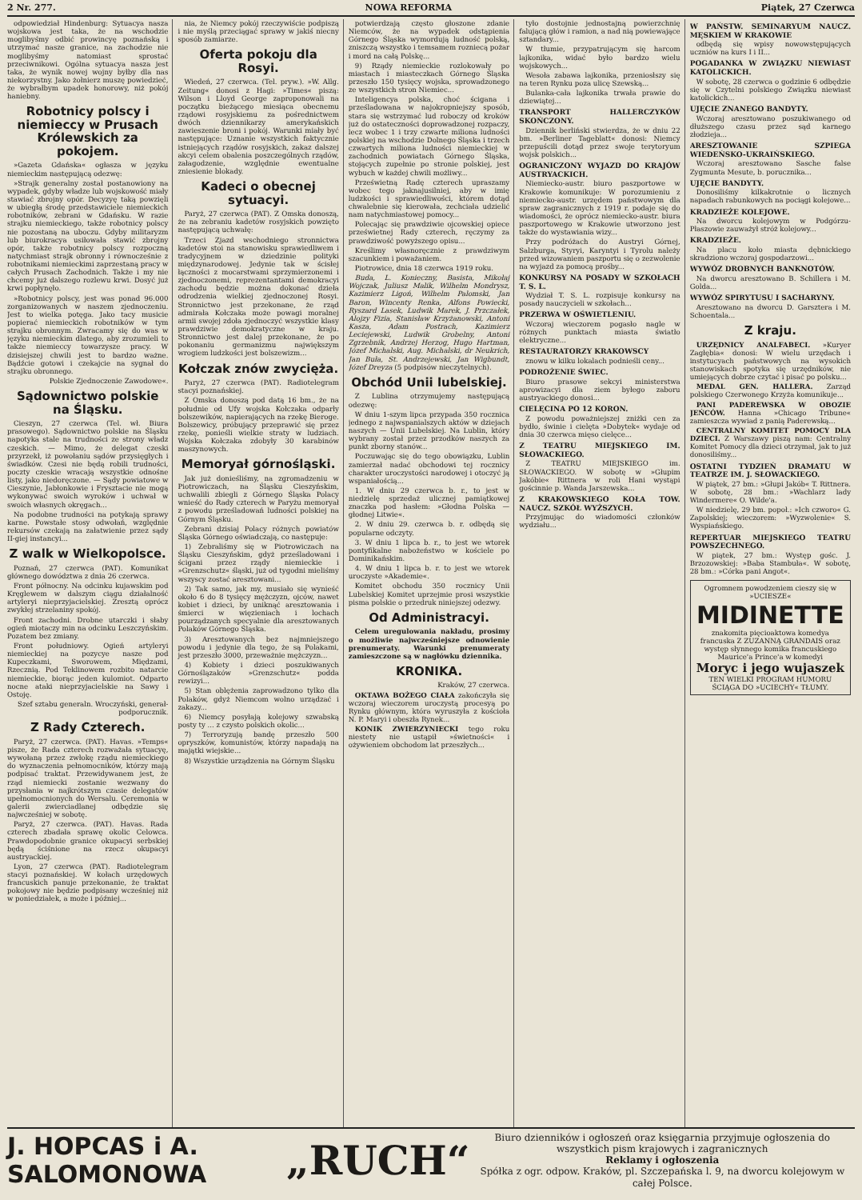2 Nr. 277. NOWA REFORMA Piątek, 27 Czerwca
odpowiedział Hindenburg: Sytuacya nasza wojskowa jest taka, że na wschodzie moglibyśmy odbić prowincyę poznańską i utrzymać nasze granice, na zachodzie nie moglibyśmy natomiast sprostać przeciwnikowi. Ogólna sytuacya nasza jest taka, że wynik nowej wojny byłby dla nas niekorzystny. Jako żołnierz muszę powiedzieć, że wybrałbym upadek honorowy, niż pokój haniebny.
Robotnicy polscy i niemieccy w Prusach Królewskich za pokojem.
»Gazeta Gdańska« ogłasza w języku niemieckim następującą odezwę:
»Strajk generalny został postanowiony na wypadek, gdyby władze lub wojskowość miały stawiać zbrojny opór. Decyzyę taką powzięli w ubiegłą środę przedstawiciele niemieckich robotników, zebrani w Gdańsku. W razie strajku niemieckiego, także robotnicy polscy nie pozostaną na uboczu. Gdyby militaryzm lub biurokracya usiłowała stawić zbrojny opór, także robotnicy polscy rozpoczną natychmiast strajk obronny i równocześnie z robotnikami niemieckimi zaprzestaną pracy w całych Prusach Zachodnich. Także i my nie chcemy już dalszego rozlewu krwi. Dosyć już krwi popłynęło.
»Robotnicy polscy, jest was ponad 96.000 zorganizowanych w naszem zjednoczeniu. Jest to wielka potęga. Jako tacy musicie popierać niemieckich robotników w tym strajku obronnym. Zwracamy się do was w języku niemieckim dlatego, aby zrozumieli to także niemieccy towarzysze pracy. W dzisiejszej chwili jest to bardzo ważne. Bądźcie gotowi i czekajcie na sygnał do strajku obronnego.
Polskie Zjednoczenie Zawodowe«.
Sądownictwo polskie na Śląsku.
Cieszyn, 27 czerwca (Tel. wł. Biura prasowego). Sądownictwo polskie na Śląsku napotyka stale na trudności ze strony władz czeskich. — Mimo, że delegat czeski przyrzekł, iż powołaniu sądów przysięgłych i świadków. Czesi nie będą robili trudności, poczty czeskie wracają wszystkie odnośne listy, jako niedoręczone. — Sądy powiatowe w Cieszynie, Jabłonkowie i Frysztacie nie mogą wykonywać swoich wyroków i uchwał w swoich własnych okręgach...
Na podobne trudności na potykają sprawy karne. Powstałe stosy odwołań, względnie rekursów czekają na załatwienie przez sądy II-giej instancyi...
Z walk w Wielkopolsce.
Poznań, 27 czerwca (PAT). Komunikat głównego dowództwa z dnia 26 czerwca.
Front północny. Na odcinku kujawskim pod Kręglewem w dalszym ciągu działalność artyleryi nieprzyjacielskiej. Zresztą oprócz zwykłej strzelaniny spokój.
Front zachodni. Drobne utarczki i słaby ogień miotaczy min na odcinku Leszczyńskim. Pozatem bez zmiany.
Front południowy. Ogień artyleryi niemieckiej na pozycye nasze pod Kupeczkami, Sworowem, Międzami, Rzecznią. Pod Teklinowem rozbito natarcie niemieckie, biorąc jeden kulomiot. Odparto nocne ataki nieprzyjacielskie na Sawy i Ostoję.
Szef sztabu generaln. Wroczyński, generał-podporucznik.
Z Rady Czterech.
Paryż, 27 czerwca. (PAT). Havas. »Temps« pisze, że Rada czterech rozważała sytuacyę, wywołaną przez zwłokę rządu niemieckiego do wyznaczenia pełnomocników, którzy mają podpisać traktat. Przewidywanem jest, że rząd niemiecki zostanie wezwany do przysłania w najkrótszym czasie delegatów upełnomocnionych do Wersalu. Ceremonia w galerii zwierciadlanej odbędzie się najwcześniej w sobotę.
Paryż, 27 czerwca. (PAT). Havas. Rada czterech zbadała sprawę okolic Celowca. Prawdopodobnie granice okupacyi serbskiej będą ściśnione na rzecz okupacyi austryackiej.
Lyon, 27 czerwca (PAT). Radiotelegram stacyi poznańskiej. W kołach urzędowych francuskich panuje przekonanie, że traktat pokojowy nie będzie podpisany wcześniej niż w poniedziałek, a może i później...
nia, że Niemcy pokój rzeczywiście podpiszą i nie myślą przeciągać sprawy w jakiś niecny sposób zamiarze.
Oferta pokoju dla Rosyi.
Wiedeń, 27 czerwca. (Tel. pryw.). »W. Allg. Zeitung« donosi z Hagi: »Times« piszą: Wilson i Lloyd George zaproponowali na początku bieżącego miesiąca obecnemu rządowi rosyjskiemu za pośrednictwem dwóch dziennikarzy amerykańskich zawieszenie broni i pokój. Warunki miały być następujące: Uznanie wszystkich faktycznie istniejących rządów rosyjskich, zakaz dalszej akcyi celem obalenia poszczególnych rządów, załagodzenie, względnie ewentualne zniesienie blokady.
Kadeci o obecnej sytuacyi.
Paryż, 27 czerwca (PAT). Z Omska donoszą, że na zebraniu kadetów rosyjskich powzięto następującą uchwałę:
Trzeci Zjazd wschodniego stronnictwa kadetów stoi na stanowisku sprawiedliwem i tradycyjnem w dziedzinie polityki międzynarodowej. Jedynie tak w ścisłej łączności z mocarstwami sprzymierzonemi i zjednoczonemi, reprezentantami demokracyi zachodu będzie można dokonać dzieła odrodzenia wielkiej zjednoczonej Rosyi. Stronnictwo jest przekonane, że rząd admirała Kołczaka może powagi moralnej armii swojej zdoła zjednoczyć wszystkie klasy prawdziwie demokratyczne w kraju. Stronnictwo jest dalej przekonane, że po pokonaniu germanizmu największym wrogiem ludzkości jest bolszewizm...
Kołczak znów zwycięża.
Paryż, 27 czerwca (PAT). Radiotelegram stacyi poznańskiej.
Z Omska donoszą pod datą 16 bm., że na południe od Ufy wojska Kołczaka odparły bolszewików, napierających na rzekę Bieroge. Bolszewicy, próbujący przeprawić się przez rzekę, ponieśli wielkie straty w ludziach. Wojska Kołczaka zdobyły 30 karabinów maszynowych.
Memoryał górnośląski.
Jak już donieśliśmy, na zgromadzeniu w Piotrowiczach, na Śląsku Cieszyńskim, uchwalili zbiegli z Górnego Śląska Polacy wnieść do Rady czterech w Paryżu memoryał z powodu prześladowań ludności polskiej na Górnym Śląsku.
Zebrani dzisiaj Polacy różnych powiatów Śląska Górnego oświadczają, co następuje:
1) Zebraliśmy się w Piotrowiczach na Śląsku Cieszyńskim, gdyż prześladowani i ścigani przez rządy niemieckie i »Grenzschutz« śląski, już od tygodni mieliśmy wszyscy zostać aresztowani...
2) Tak samo, jak my, musiało się wynieść około 6 do 8 tysięcy mężczyzn, ojców, nawet kobiet i dzieci, by uniknąć aresztowania i śmierci w więzieniach i lochach pourządzanych specyalnie dla aresztowanych Polaków Górnego Śląska.
3) Aresztowanych bez najmniejszego powodu i jedynie dla tego, że są Polakami, jest przeszło 3000, przeważnie mężczyzn...
4) Kobiety i dzieci poszukiwanych Górnoślązaków »Grenzschutz« podda rewizyi...
5) Stan oblężenia zaprowadzono tylko dla Polaków, gdyż Niemcom wolno urządzać i zakazy...
6) Niemcy posyłają kolejowy szwabską posty ty ... z czysto polskich okolic...
7) Terroryzują bandę przeszło 500 opryszków, komunistów, którzy napadają na majątki wiejskie...
8) Wszystkie urządzenia na Górnym Śląsku
potwierdzają często głoszone zdanie Niemców, że na wypadek odstąpienia Górnego Śląska wymordują ludność polską, zniszczą wszystko i temsamem rozniecą pożar i mord na całą Polskę...
9) Rządy niemieckie rozlokowały po miastach i miasteczkach Górnego Śląska przeszło 150 tysięcy wojska, sprowadzonego ze wszystkich stron Niemiec...
Inteligencya polska, choć ścigana i prześladowana w najokropniejszy sposób, stara się wstrzymać lud roboczy od kroków już do ostateczności doprowadzonej rozpaczy, lecz wobec 1 i trzy czwarte miliona ludności polskiej na wschodzie Dolnego Śląska i trzech czwartych miliona ludności niemieckiej w zachodnich powiatach Górnego Śląska, stojących zupełnie po stronie polskiej, jest wybuch w każdej chwili możliwy...
Prześwietną Radę czterech upraszamy wobec tego jaknajusilniej, aby w imię ludzkości i sprawiedliwości, którem dotąd chwalebnie się kierowała, zechciała udzielić nam natychmiastowej pomocy...
Polecając się prawdziwie ojcowskiej opiece prześwietnej Rady czterech, ręczymy za prawdziwość powyższego opisu...
Kreślimy własnoręcznie z prawdziwym szacunkiem i poważaniem.
Piotrowice, dnia 18 czerwca 1919 roku.
Buda, L. Konieczny, Basista, Mikołaj Wojczak, Juliusz Malik, Wilhelm Mondrysz, Kazimierz Ligoń, Wilhelm Palomski, Jan Baron, Wincenty Renka, Alfons Powiecki, Ryszard Lasek, Ludwik Marek, J. Przczałek, Alojzy Fizia, Stanisław Krzyżanowski, Antoni Kasza, Adam Postrach, Kazimierz Leciejewski, Ludwik Grobelny, Antoni Zgrzebnik, Andrzej Herzog, Hugo Hartman, Józef Michalski, Aug. Michalski, dr Neukrich, Jan Buła, St. Andrzejewski, Jan Wigbundt, Józef Dreyza (5 podpisów nieczytelnych).
Obchód Unii lubelskiej.
Z Lublina otrzymujemy następującą odezwę:
W dniu 1-szym lipca przypada 350 rocznica jednego z najwspanialszych aktów w dziejach naszych — Unii Lubelskiej. Na Lublin, który wybrany został przez przodków naszych za punkt zborny stanów...
Poczuwając się do tego obowiązku, Lublin zamierzał nadać obchodowi tej rocznicy charakter uroczystości narodowej i otoczyć ją wspaniałością...
1. W dniu 29 czerwca b. r., to jest w niedzielę sprzedaż ulicznej pamiątkowej znaczka pod hasłem: »Głodna Polska — głodnej Litwie«.
2. W dniu 29. czerwca b. r. odbędą się popularne odczyty.
3. W dniu 1 lipca b. r., to jest we wtorek pontyfikalne nabożeństwo w kościele po Dominikańskim.
4. W dniu 1 lipca b. r. to jest we wtorek uroczyste »Akademie«.
Komitet obchodu 350 rocznicy Unii Lubelskiej Komitet uprzejmie prosi wszystkie pisma polskie o przedruk niniejszej odezwy.
Od Administracyi.
Celem uregulowania nakładu, prosimy o możliwie najwcześniejsze odnowienie prenumeraty. Warunki prenumeraty zamieszczone są w nagłówku dziennika.
KRONIKA.
Kraków, 27 czerwca.
OKTAWA BOŻEGO CIAŁA zakończyła się wczoraj wieczorem uroczystą procesyą po Rynku głównym, która wyruszyła z kościoła N. P. Maryi i obeszła Rynek...
KONIK ZWIERZYNIECKI tego roku niestety nie ustąpił »świetności« i ożywieniem obchodom lat przeszłych...
tyło dostojnie jednostajną powierzchnię falującą głów i ramion, a nad nią powiewające sztandary...
W tłumie, przypatrującym się harcom lajkonika, widać było bardzo wielu wojskowych...
Wesoła zabawa lajkonika, przeniosłszy się na teren Rynku poza ulicę Szewską...
Bulanka-cała lajkonika trwała prawie do dziewiątej...
TRANSPORT HALLERCZYKÓW SKOŃCZONY.
Dziennik berliński stwierdza, że w dniu 22 bm. »Berliner Tageblatt« donosi: Niemcy przepuścili dotąd przez swoje terytoryum wojsk polskich...
OGRANICZONY WYJAZD DO KRAJÓW AUSTRYACKICH.
Niemiecko-austr. biuro paszportowe w Krakowie komunikuje: W porozumieniu z niemiecko-austr. urzędem państwowym dla spraw zagranicznych z 1919 r. podaje się do wiadomości, że oprócz niemiecko-austr. biura paszportowego w Krakowie utworzono jest także do wystawiania wizy...
Przy podróżach do Austryi Górnej, Salzburga, Styryi, Karyntyi i Tyrolu należy przed wizowaniem paszportu się o zezwolenie na wyjazd za pomocą prośby...
KONKURSY NA POSADY W SZKOŁACH T. S. L.
Wydział T. S. L. rozpisuje konkursy na posady nauczycieli w szkołach...
PRZERWA W OŚWIETLENIU.
Wczoraj wieczorem pogasło nagle w różnych punktach miasta światło elektryczne...
RESTAURATORZY KRAKOWSCY
znowu w kilku lokalach podnieśli ceny...
PODROŻENIE ŚWIEC.
Biuro prasowe sekcyi ministerstwa aprowizacyi dla ziem byłego zaboru austryackiego donosi...
CIELĘCINA PO 12 KORON.
Z powodu poważniejszej zniżki cen za bydło, świnie i cielęta »Dobytek« wydaje od dnia 30 czerwca mięso cielęce...
Z TEATRU MIEJSKIEGO IM. SŁOWACKIEGO.
Z TEATRU MIEJSKIEGO im. SŁOWACKIEGO. W sobotę w »Głupim Jakóbie« Rittnera w roli Hani wystąpi gościnnie p. Wanda Jarszewska...
Z KRAKOWSKIEGO KOŁA TOW. NAUCZ. SZKÓŁ WYŻSZYCH.
Przyjmując do wiadomości członków wydziału...
W PAŃSTW. SEMINARYUM NAUCZ. MĘSKIEM W KRAKOWIE
odbędą się wpisy nowowstępujących uczniów na kurs I i II...
POGADANKA W ZWIĄZKU NIEWIAST KATOLICKICH.
W sobotę, 28 czerwca o godzinie 6 odbędzie się w Czytelni polskiego Związku niewiast katolickich...
UJĘCIE ZNANEGO BANDYTY.
Wczoraj aresztowano poszukiwanego od dłuższego czasu przez sąd karnego złodzieja...
ARESZTOWANIE SZPIEGA WIEDEŃSKO-UKRAIŃSKIEGO.
Wczoraj aresztowano Sasche false Zygmunta Mesute, b. porucznika...
UJĘCIE BANDYTY.
Donosiliśmy kilkakrotnie o licznych napadach rabunkowych na pociągi kolejowe...
KRADZIEŻE KOLEJOWE.
Na dworcu kolejowym w Podgórzu-Płaszowie zauważył stróż kolejowy...
KRADZIEŻE.
Na placu koło miasta dębnickiego skradziono wczoraj gospodarzowi...
WYWÓZ DROBNYCH BANKNOTÓW.
Na dworcu aresztowano B. Schillera i M. Golda...
WYWÓZ SPIRYTUSU I SACHARYNY.
Aresztowano na dworcu D. Garsztera i M. Schoentala...
Z kraju.
URZĘDNICY ANALFABECI. »Kuryer Zagłębia« donosi: W wielu urzędach i instytucyach państwowych na wysokich stanowiskach spotyka się urzędników, nie umiejących dobrze czytać i pisać po polsku...
MEDAL GEN. HALLERA. Zarząd polskiego Czerwonego Krzyża komunikuje...
PANI PADEREWSKA W OBOZIE JEŃCÓW. Hanna »Chicago Tribune« zamieszcza wywiad z panią Paderewską...
CENTRALNY KOMITET POMOCY DLA DZIECI. Z Warszawy piszą nam: Centralny Komitet Pomocy dla dzieci otrzymał, jak to już donosiliśmy...
OSTATNI TYDZIEŃ DRAMATU W TEATRZE IM. J. SŁOWACKIEGO.
W piątek, 27 bm.: »Głupi Jakób« T. Rittnera. W sobotę, 28 bm.: »Wachlarz lady Windermere« O. Wilde'a.
W niedzielę, 29 bm. popoł.: »Ich czworo« G. Zapolskiej; wieczorem: »Wyzwolenie« S. Wyspiańskiego.
REPERTUAR MIEJSKIEGO TEATRU POWSZECHNEGO.
W piątek, 27 bm.: Występ gośc. J. Brzozowskiej: »Baba Stambuła«. W sobotę, 28 bm.: »Córka pani Angot«.
Ogromnem powodzeniem cieszy się w »UCIESZE«
MIDINETTE
znakomita pięcioaktowa komedya francuska Z ZUZANNĄ GRANDAIS oraz występ słynnego komika francuskiego Maurice'a Prince'a w komedyi
Moryc i jego wujaszek
TEN WIELKI PROGRAM HUMORU ŚCIĄGA DO »UCIECHY« TŁUMY.
J. HOPCAS i A. SALOMONOWA „RUCH“ Biuro dzienników i ogłoszeń oraz księgarnia przyjmuje ogłoszenia do wszystkich pism krajowych i zagranicznych
Reklamy i ogłoszenia
Spółka z ogr. odpow. Kraków, pl. Szczepańska l. 9, na dworcu kolejowym w całej Polsce.